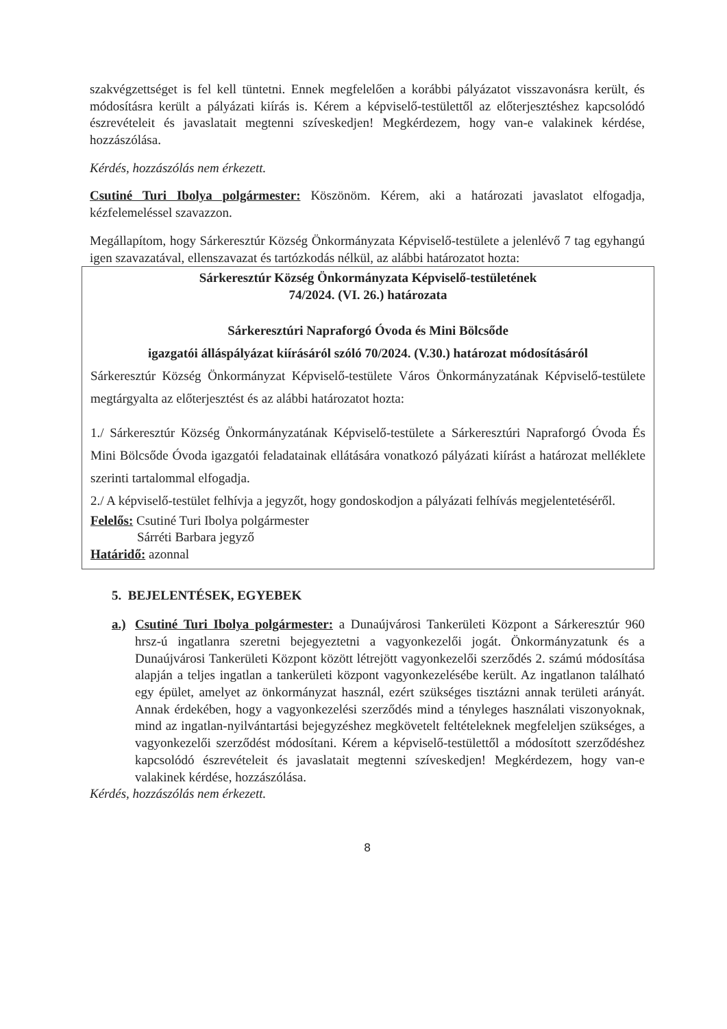szakvégzettséget is fel kell tüntetni. Ennek megfelelően a korábbi pályázatot visszavonásra került, és módosításra került a pályázati kiírás is. Kérem a képviselő-testülettől az előterjesztéshez kapcsolódó észrevételeit és javaslatait megtenni szíveskedjen! Megkérdezem, hogy van-e valakinek kérdése, hozzászólása.
Kérdés, hozzászólás nem érkezett.
Csutiné Turi Ibolya polgármester: Köszönöm. Kérem, aki a határozati javaslatot elfogadja, kézfelemeléssel szavazzon.
Megállapítom, hogy Sárkeresztúr Község Önkormányzata Képviselő-testülete a jelenlévő 7 tag egyhangú igen szavazatával, ellenszavazat és tartózkodás nélkül, az alábbi határozatot hozta:
Sárkeresztúr Község Önkormányzata Képviselő-testületének
74/2024. (VI. 26.) határozata
Sárkeresztúri Napraforgó Óvoda és Mini Bölcsőde
igazgatói álláspályázat kiírásáról szóló 70/2024. (V.30.) határozat módosításáról
Sárkeresztúr Község Önkormányzat Képviselő-testülete Város Önkormányzatának Képviselő-testülete megtárgyalta az előterjesztést és az alábbi határozatot hozta:
1./ Sárkeresztúr Község Önkormányzatának Képviselő-testülete a Sárkeresztúri Napraforgó Óvoda És Mini Bölcsőde Óvoda igazgatói feladatainak ellátására vonatkozó pályázati kiírást a határozat melléklete szerinti tartalommal elfogadja.
2./ A képviselő-testület felhívja a jegyzőt, hogy gondoskodjon a pályázati felhívás megjelentetéséről.
Felelős: Csutiné Turi Ibolya polgármester
Sárréti Barbara jegyző
Határidő: azonnal
5. BEJELENTÉSEK, EGYEBEK
a.)
Csutiné Turi Ibolya polgármester: a Dunaújvárosi Tankerületi Központ a Sárkeresztúr 960 hrsz-ú ingatlanra szeretni bejegyeztetni a vagyonkezelői jogát. Önkormányzatunk és a Dunaújvárosi Tankerületi Központ között létrejött vagyonkezelői szerződés 2. számú módosítása alapján a teljes ingatlan a tankerületi központ vagyonkezelésébe került. Az ingatlanon található egy épület, amelyet az önkormányzat használ, ezért szükséges tisztázni annak területi arányát. Annak érdekében, hogy a vagyonkezelési szerződés mind a tényleges használati viszonyoknak, mind az ingatlan-nyilvántartási bejegyzéshez megkövetelt feltételeknek megfeleljen szükséges, a vagyonkezelői szerződést módosítani. Kérem a képviselő-testülettől a módosított szerződéshez kapcsolódó észrevételeit és javaslatait megtenni szíveskedjen! Megkérdezem, hogy van-e valakinek kérdése, hozzászólása.
Kérdés, hozzászólás nem érkezett.
8